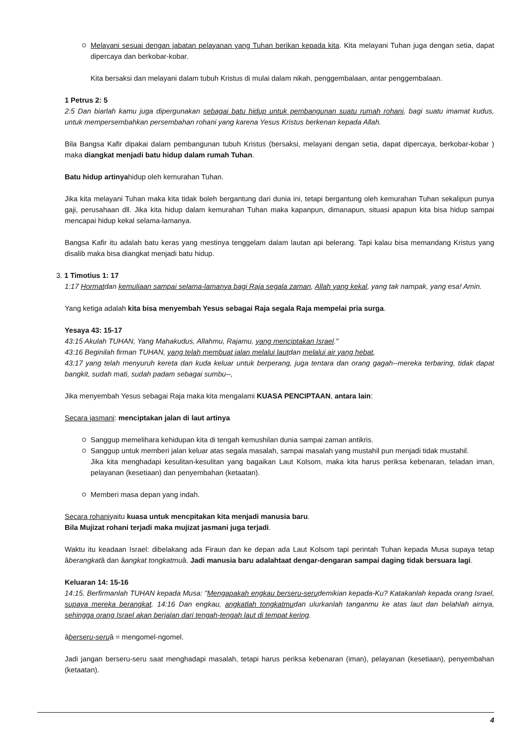Melayani sesuai dengan jabatan pelayanan yang Tuhan berikan kepada kita. Kita melayani Tuhan juga dengan setia, dapat dipercaya dan berkobar-kobar.
Kita bersaksi dan melayani dalam tubuh Kristus di mulai dalam nikah, penggembalaan, antar penggembalaan.
1 Petrus 2: 5
2:5 Dan biarlah kamu juga dipergunakan sebagai batu hidup untuk pembangunan suatu rumah rohani, bagi suatu imamat kudus, untuk mempersembahkan persembahan rohani yang karena Yesus Kristus berkenan kepada Allah.
Bila Bangsa Kafir dipakai dalam pembangunan tubuh Kristus (bersaksi, melayani dengan setia, dapat dipercaya, berkobar-kobar ) maka diangkat menjadi batu hidup dalam rumah Tuhan.
Batu hidup artinyahidup oleh kemurahan Tuhan.
Jika kita melayani Tuhan maka kita tidak boleh bergantung dari dunia ini, tetapi bergantung oleh kemurahan Tuhan sekalipun punya gaji, perusahaan dll. Jika kita hidup dalam kemurahan Tuhan maka kapanpun, dimanapun, situasi apapun kita bisa hidup sampai mencapai hidup kekal selama-lamanya.
Bangsa Kafir itu adalah batu keras yang mestinya tenggelam dalam lautan api belerang. Tapi kalau bisa memandang Kristus yang disalib maka bisa diangkat menjadi batu hidup.
3. 1 Timotius 1: 17
1:17 Hormatdan kemuliaan sampai selama-lamanya bagi Raja segala zaman, Allah yang kekal, yang tak nampak, yang esa! Amin.
Yang ketiga adalah kita bisa menyembah Yesus sebagai Raja segala Raja mempelai pria surga.
Yesaya 43: 15-17
43:15 Akulah TUHAN, Yang Mahakudus, Allahmu, Rajamu, yang menciptakan Israel."
43:16 Beginilah firman TUHAN, yang telah membuat jalan melalui lautdan melalui air yang hebat,
43:17 yang telah menyuruh kereta dan kuda keluar untuk berperang, juga tentara dan orang gagah--mereka terbaring, tidak dapat bangkit, sudah mati, sudah padam sebagai sumbu--,
Jika menyembah Yesus sebagai Raja maka kita mengalami KUASA PENCIPTAAN, antara lain:
Secara jasmani: menciptakan jalan di laut artinya
Sanggup memelihara kehidupan kita di tengah kemushilan dunia sampai zaman antikris.
Sanggup untuk memberi jalan keluar atas segala masalah, sampai masalah yang mustahil pun menjadi tidak mustahil.
Jika kita menghadapi kesulitan-kesulitan yang bagaikan Laut Kolsom, maka kita harus periksa kebenaran, teladan iman, pelayanan (kesetiaan) dan penyembahan (ketaatan).
Memberi masa depan yang indah.
Secara rohaniyaitu kuasa untuk mencpitakan kita menjadi manusia baru.
Bila Mujizat rohani terjadi maka mujizat jasmani juga terjadi.
Waktu itu keadaan Israel: dibelakang ada Firaun dan ke depan ada Laut Kolsom tapi perintah Tuhan kepada Musa supaya tetap âberangkatâ dan âangkat tongkatmuâ. Jadi manusia baru adalahtaat dengar-dengaran sampai daging tidak bersuara lagi.
Keluaran 14: 15-16
14:15. Berfirmanlah TUHAN kepada Musa: "Mengapakah engkau berseru-serudemikian kepada-Ku? Katakanlah kepada orang Israel, supaya mereka berangkat. 14:16 Dan engkau, angkatlah tongkatmudan ulurkanlah tanganmu ke atas laut dan belahlah airnya, sehingga orang Israel akan berjalan dari tengah-tengah laut di tempat kering.
âberseru-seruâ = mengomel-ngomel.
Jadi jangan berseru-seru saat menghadapi masalah, tetapi harus periksa kebenaran (iman), pelayanan (kesetiaan), penyembahan (ketaatan).
4